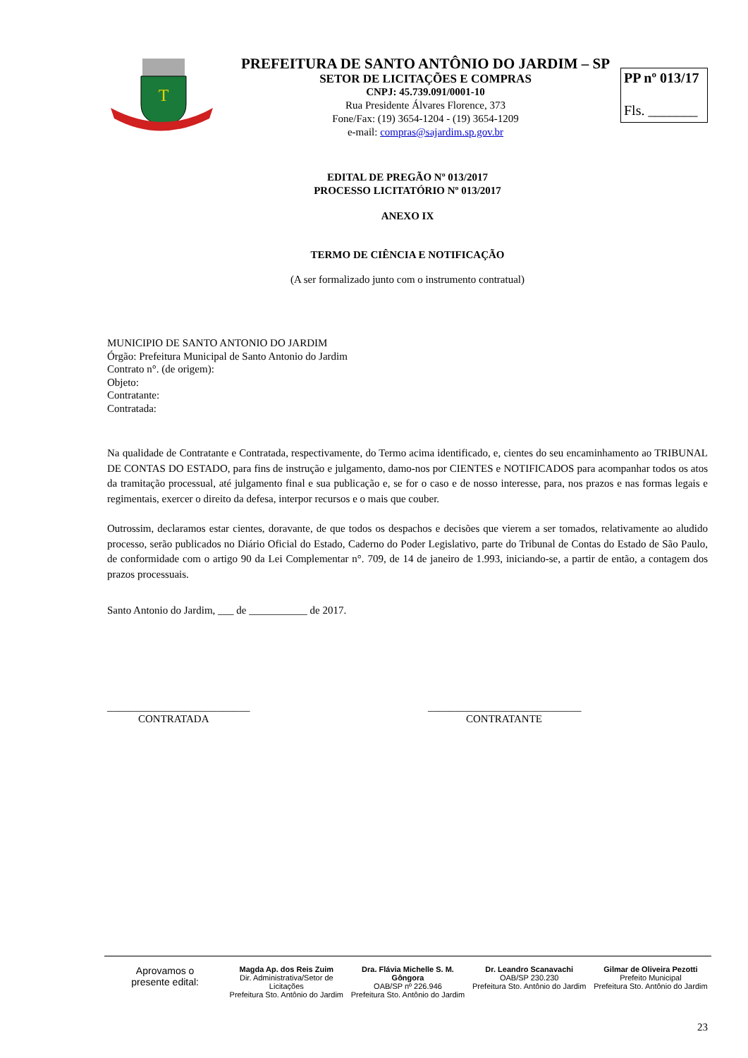T
PREFEITURA DE SANTO ANTÔNIO DO JARDIM – SP
SETOR DE LICITAÇÕES E COMPRAS
CNPJ: 45.739.091/0001-10
Rua Presidente Álvares Florence, 373
Fone/Fax: (19) 3654-1204 - (19) 3654-1209
e-mail: compras@sajardim.sp.gov.br
PP nº 013/17
Fls. _______
EDITAL DE PREGÃO Nº 013/2017
PROCESSO LICITATÓRIO Nº 013/2017
ANEXO IX
TERMO DE CIÊNCIA E NOTIFICAÇÃO
(A ser formalizado junto com o instrumento contratual)
MUNICIPIO DE SANTO ANTONIO DO JARDIM
Órgão: Prefeitura Municipal de Santo Antonio do Jardim
Contrato n°. (de origem):
Objeto:
Contratante:
Contratada:
Na qualidade de Contratante e Contratada, respectivamente, do Termo acima identificado, e, cientes do seu encaminhamento ao TRIBUNAL DE CONTAS DO ESTADO, para fins de instrução e julgamento, damo-nos por CIENTES e NOTIFICADOS para acompanhar todos os atos da tramitação processual, até julgamento final e sua publicação e, se for o caso e de nosso interesse, para, nos prazos e nas formas legais e regimentais, exercer o direito da defesa, interpor recursos e o mais que couber.
Outrossim, declaramos estar cientes, doravante, de que todos os despachos e decisões que vierem a ser tomados, relativamente ao aludido processo, serão publicados no Diário Oficial do Estado, Caderno do Poder Legislativo, parte do Tribunal de Contas do Estado de São Paulo, de conformidade com o artigo 90 da Lei Complementar n°. 709, de 14 de janeiro de 1.993, iniciando-se, a partir de então, a contagem dos prazos processuais.
Santo Antonio do Jardim, ___ de ___________ de 2017.
___________________________
CONTRATADA
_____________________________
CONTRATANTE
Aprovamos o
presente edital:
Magda Ap. dos Reis Zuim
Dir. Administrativa/Setor de Licitações
Prefeitura Sto. Antônio do Jardim
Dra. Flávia Michelle S. M. Gôngora
OAB/SP nº 226.946
Prefeitura Sto. Antônio do Jardim
Dr. Leandro Scanavachi
OAB/SP 230.230
Prefeitura Sto. Antônio do Jardim
Gilmar de Oliveira Pezotti
Prefeito Municipal
Prefeitura Sto. Antônio do Jardim
23